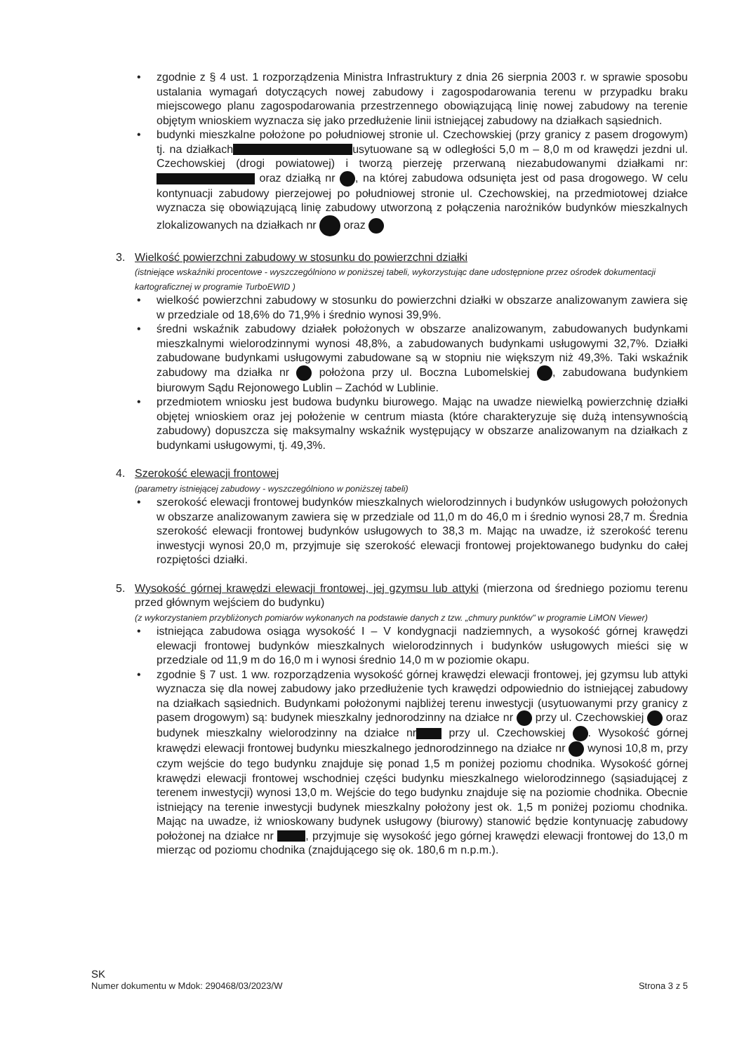• zgodnie z § 4 ust. 1 rozporządzenia Ministra Infrastruktury z dnia 26 sierpnia 2003 r. w sprawie sposobu ustalania wymagań dotyczących nowej zabudowy i zagospodarowania terenu w przypadku braku miejscowego planu zagospodarowania przestrzennego obowiązującą linię nowej zabudowy na terenie objętym wnioskiem wyznacza się jako przedłużenie linii istniejącej zabudowy na działkach sąsiednich.
• budynki mieszkalne położone po południowej stronie ul. Czechowskiej (przy granicy z pasem drogowym) tj. na działkach usytuowane są w odległości 5,0 m – 8,0 m od krawędzi jezdni ul. Czechowskiej (drogi powiatowej) i tworzą pierzeję przerwaną niezabudowanymi działkami nr: oraz działką nr , na której zabudowa odsunięta jest od pasa drogowego. W celu kontynuacji zabudowy pierzejowej po południowej stronie ul. Czechowskiej, na przedmiotowej działce wyznacza się obowiązującą linię zabudowy utworzoną z połączenia narożników budynków mieszkalnych zlokalizowanych na działkach nr oraz
3. Wielkość powierzchni zabudowy w stosunku do powierzchni działki
(istniejące wskaźniki procentowe - wyszczególniono w poniższej tabeli, wykorzystując dane udostępnione przez ośrodek dokumentacji kartograficznej w programie TurboEWID )
• wielkość powierzchni zabudowy w stosunku do powierzchni działki w obszarze analizowanym zawiera się w przedziale od 18,6% do 71,9% i średnio wynosi 39,9%.
• średni wskaźnik zabudowy działek położonych w obszarze analizowanym, zabudowanych budynkami mieszkalnymi wielorodzinnymi wynosi 48,8%, a zabudowanych budynkami usługowymi 32,7%. Działki zabudowane budynkami usługowymi zabudowane są w stopniu nie większym niż 49,3%. Taki wskaźnik zabudowy ma działka nr położona przy ul. Boczna Lubomelskiej , zabudowana budynkiem biurowym Sądu Rejonowego Lublin – Zachód w Lublinie.
• przedmiotem wniosku jest budowa budynku biurowego. Mając na uwadze niewielką powierzchnię działki objętej wnioskiem oraz jej położenie w centrum miasta (które charakteryzuje się dużą intensywnością zabudowy) dopuszcza się maksymalny wskaźnik występujący w obszarze analizowanym na działkach z budynkami usługowymi, tj. 49,3%.
4. Szerokość elewacji frontowej
(parametry istniejącej zabudowy - wyszczególniono w poniższej tabeli)
• szerokość elewacji frontowej budynków mieszkalnych wielorodzinnych i budynków usługowych położonych w obszarze analizowanym zawiera się w przedziale od 11,0 m do 46,0 m i średnio wynosi 28,7 m. Średnia szerokość elewacji frontowej budynków usługowych to 38,3 m. Mając na uwadze, iż szerokość terenu inwestycji wynosi 20,0 m, przyjmuje się szerokość elewacji frontowej projektowanego budynku do całej rozpiętości działki.
5. Wysokość górnej krawędzi elewacji frontowej, jej gzymsu lub attyki (mierzona od średniego poziomu terenu przed głównym wejściem do budynku)
(z wykorzystaniem przybliżonych pomiarów wykonanych na podstawie danych z tzw. „chmury punktów" w programie LiMON Viewer)
• istniejąca zabudowa osiąga wysokość I – V kondygnacji nadziemnych, a wysokość górnej krawędzi elewacji frontowej budynków mieszkalnych wielorodzinnych i budynków usługowych mieści się w przedziale od 11,9 m do 16,0 m i wynosi średnio 14,0 m w poziomie okapu.
• zgodnie § 7 ust. 1 ww. rozporządzenia wysokość górnej krawędzi elewacji frontowej, jej gzymsu lub attyki wyznacza się dla nowej zabudowy jako przedłużenie tych krawędzi odpowiednio do istniejącej zabudowy na działkach sąsiednich. Budynkami położonymi najbliżej terenu inwestycji (usytuowanymi przy granicy z pasem drogowym) są: budynek mieszkalny jednorodzinny na działce nr przy ul. Czechowskiej oraz budynek mieszkalny wielorodzinny na działce nr przy ul. Czechowskiej . Wysokość górnej krawędzi elewacji frontowej budynku mieszkalnego jednorodzinnego na działce nr wynosi 10,8 m, przy czym wejście do tego budynku znajduje się ponad 1,5 m poniżej poziomu chodnika. Wysokość górnej krawędzi elewacji frontowej wschodniej części budynku mieszkalnego wielorodzinnego (sąsiadującej z terenem inwestycji) wynosi 13,0 m. Wejście do tego budynku znajduje się na poziomie chodnika. Obecnie istniejący na terenie inwestycji budynek mieszkalny położony jest ok. 1,5 m poniżej poziomu chodnika. Mając na uwadze, iż wnioskowany budynek usługowy (biurowy) stanowić będzie kontynuację zabudowy położonej na działce nr , przyjmuje się wysokość jego górnej krawędzi elewacji frontowej do 13,0 m mierząc od poziomu chodnika (znajdującego się ok. 180,6 m n.p.m.).
SK
Numer dokumentu w Mdok: 290468/03/2023/W Strona 3 z 5